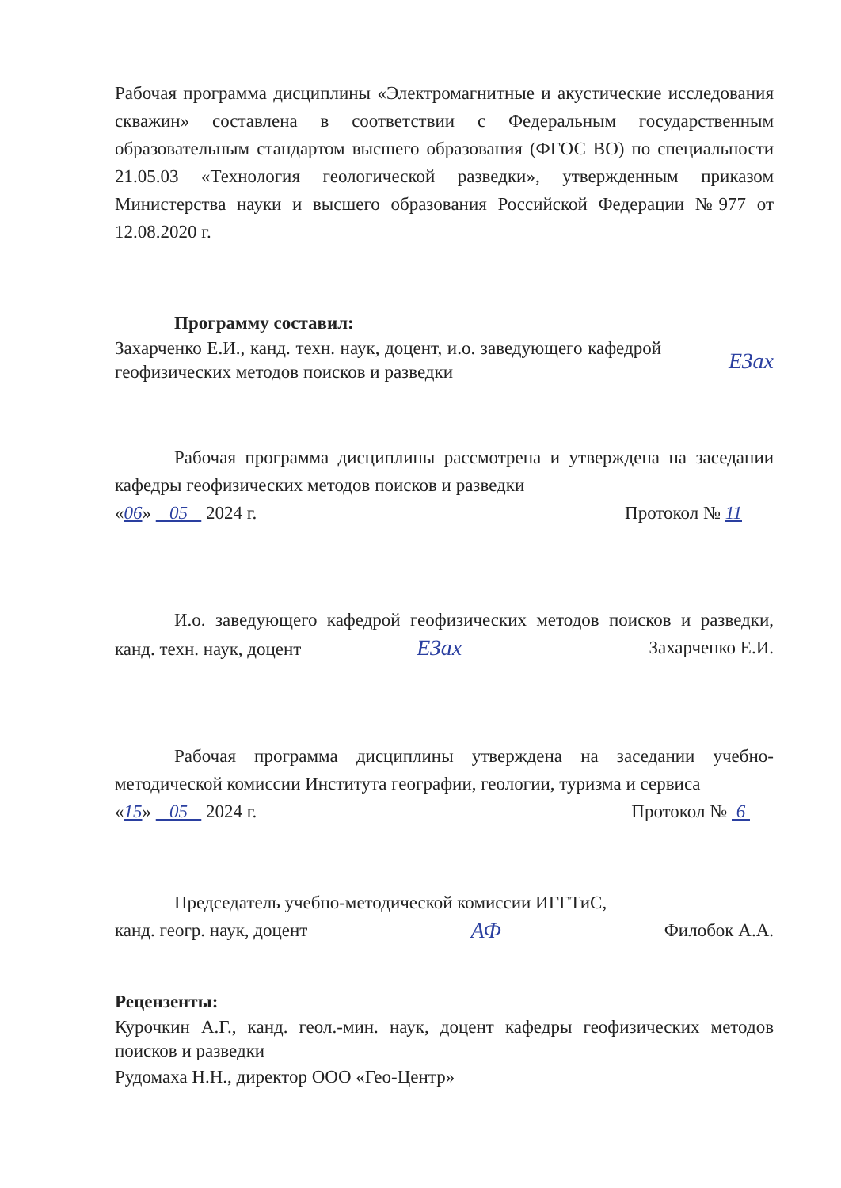Рабочая программа дисциплины «Электромагнитные и акустические исследования скважин» составлена в соответствии с Федеральным государственным образовательным стандартом высшего образования (ФГОС ВО) по специальности 21.05.03 «Технология геологической разведки», утвержденным приказом Министерства науки и высшего образования Российской Федерации №977 от 12.08.2020 г.
Программу составил:
Захарченко Е.И., канд. техн. наук, доцент, и.о. заведующего кафедрой геофизических методов поисков и разведки
ЕЗах
Рабочая программа дисциплины рассмотрена и утверждена на заседании кафедры геофизических методов поисков и разведки
«06» 05 2024 г. Протокол № 11
И.о. заведующего кафедрой геофизических методов поисков и разведки, канд. техн. наук, доцент ЕЗах Захарченко Е.И.
Рабочая программа дисциплины утверждена на заседании учебно-методической комиссии Института географии, геологии, туризма и сервиса
«15» 05 2024 г. Протокол № 6
Председатель учебно-методической комиссии ИГГТиС,
канд. геогр. наук, доцент АФ Филобок А.А.
Рецензенты:
Курочкин А.Г., канд. геол.-мин. наук, доцент кафедры геофизических методов поисков и разведки
Рудомаха Н.Н., директор ООО «Гео-Центр»